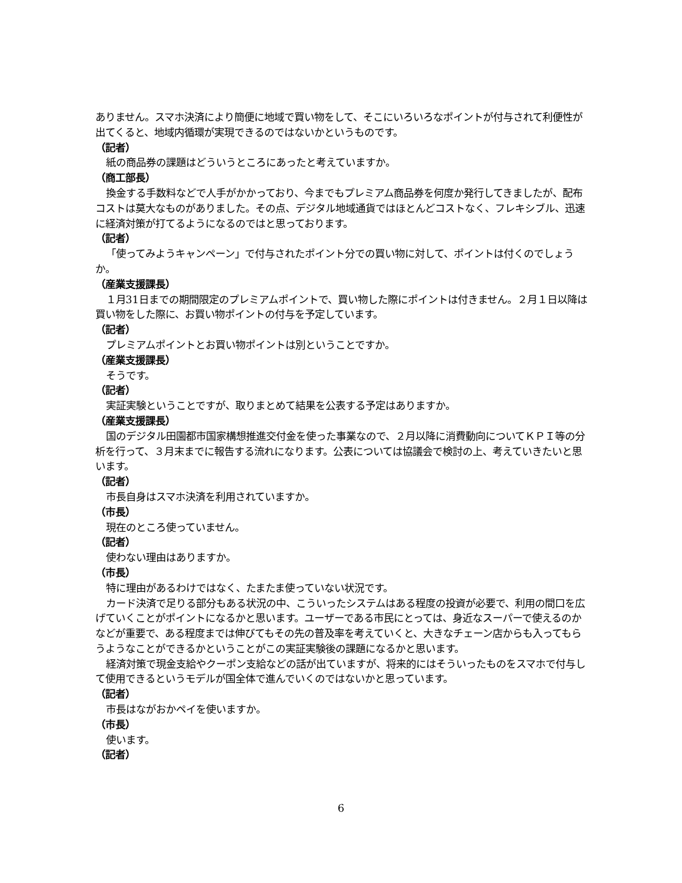ありません。スマホ決済により簡便に地域で買い物をして、そこにいろいろなポイントが付与されて利便性が出てくると、地域内循環が実現できるのではないかというものです。
（記者）
紙の商品券の課題はどういうところにあったと考えていますか。
（商工部長）
換金する手数料などで人手がかかっており、今までもプレミアム商品券を何度か発行してきましたが、配布コストは莫大なものがありました。その点、デジタル地域通貨ではほとんどコストなく、フレキシブル、迅速に経済対策が打てるようになるのではと思っております。
（記者）
「使ってみようキャンペーン」で付与されたポイント分での買い物に対して、ポイントは付くのでしょうか。
（産業支援課長）
１月31日までの期間限定のプレミアムポイントで、買い物した際にポイントは付きません。２月１日以降は買い物をした際に、お買い物ポイントの付与を予定しています。
（記者）
プレミアムポイントとお買い物ポイントは別ということですか。
（産業支援課長）
そうです。
（記者）
実証実験ということですが、取りまとめて結果を公表する予定はありますか。
（産業支援課長）
国のデジタル田園都市国家構想推進交付金を使った事業なので、２月以降に消費動向についてＫＰＩ等の分析を行って、３月末までに報告する流れになります。公表については協議会で検討の上、考えていきたいと思います。
（記者）
市長自身はスマホ決済を利用されていますか。
（市長）
現在のところ使っていません。
（記者）
使わない理由はありますか。
（市長）
特に理由があるわけではなく、たまたま使っていない状況です。
カード決済で足りる部分もある状況の中、こういったシステムはある程度の投資が必要で、利用の間口を広げていくことがポイントになるかと思います。ユーザーである市民にとっては、身近なスーパーで使えるのかなどが重要で、ある程度までは伸びてもその先の普及率を考えていくと、大きなチェーン店からも入ってもらうようなことができるかということがこの実証実験後の課題になるかと思います。
経済対策で現金支給やクーポン支給などの話が出ていますが、将来的にはそういったものをスマホで付与して使用できるというモデルが国全体で進んでいくのではないかと思っています。
（記者）
市長はながおかペイを使いますか。
（市長）
使います。
（記者）
6